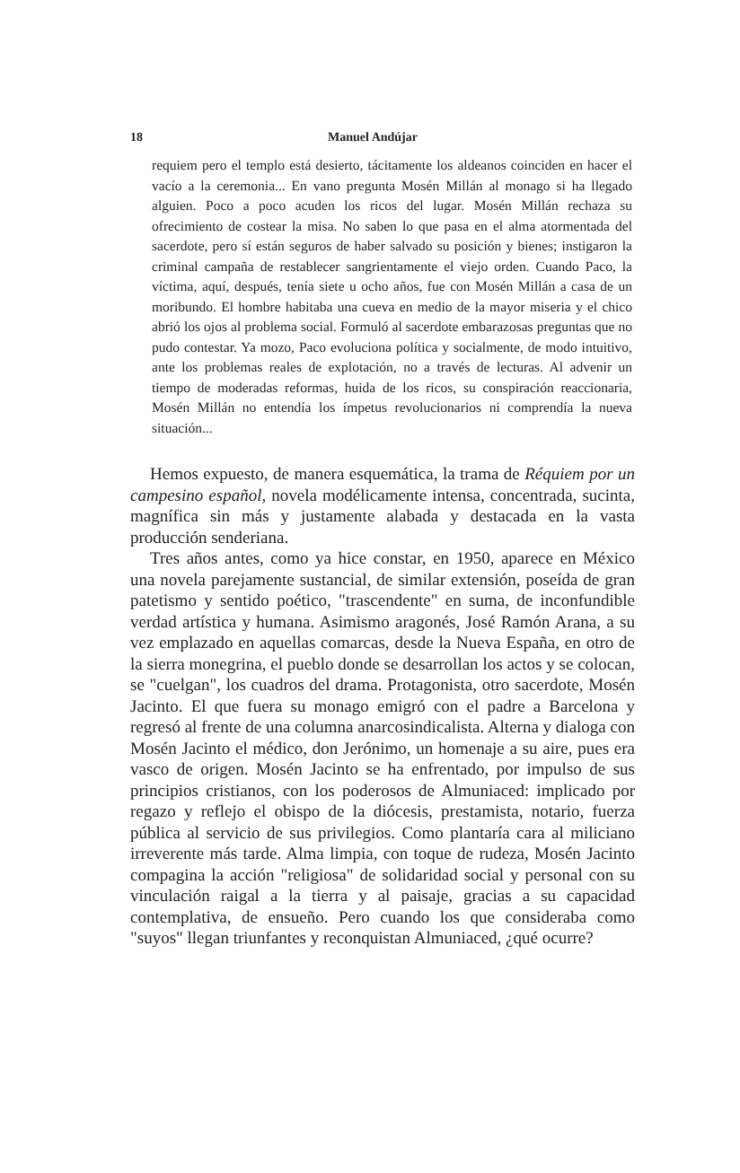18 Manuel Andújar
requiem pero el templo está desierto, tácitamente los aldeanos coinciden en hacer el vacío a la ceremonia... En vano pregunta Mosén Millán al monago si ha llegado alguien. Poco a poco acuden los ricos del lugar. Mosén Millán rechaza su ofrecimiento de costear la misa. No saben lo que pasa en el alma atormentada del sacerdote, pero sí están seguros de haber salvado su posición y bienes; instigaron la criminal campaña de restablecer sangrientamente el viejo orden. Cuando Paco, la víctima, aquí, después, tenía siete u ocho años, fue con Mosén Millán a casa de un moribundo. El hombre habitaba una cueva en medio de la mayor miseria y el chico abrió los ojos al problema social. Formuló al sacerdote embarazosas preguntas que no pudo contestar. Ya mozo, Paco evoluciona política y socialmente, de modo intuitivo, ante los problemas reales de explotación, no a través de lecturas. Al advenir un tiempo de moderadas reformas, huida de los ricos, su conspiración reaccionaria, Mosén Millán no entendía los ímpetus revolucionarios ni comprendía la nueva situación...
Hemos expuesto, de manera esquemática, la trama de Réquiem por un campesino español, novela modélicamente intensa, concentrada, sucinta, magnífica sin más y justamente alabada y destacada en la vasta producción senderiana.
Tres años antes, como ya hice constar, en 1950, aparece en México una novela parejamente sustancial, de similar extensión, poseída de gran patetismo y sentido poético, "trascendente" en suma, de inconfundible verdad artística y humana. Asimismo aragonés, José Ramón Arana, a su vez emplazado en aquellas comarcas, desde la Nueva España, en otro de la sierra monegrina, el pueblo donde se desarrollan los actos y se colocan, se "cuelgan", los cuadros del drama. Protagonista, otro sacerdote, Mosén Jacinto. El que fuera su monago emigró con el padre a Barcelona y regresó al frente de una columna anarcosindicalista. Alterna y dialoga con Mosén Jacinto el médico, don Jerónimo, un homenaje a su aire, pues era vasco de origen. Mosén Jacinto se ha enfrentado, por impulso de sus principios cristianos, con los poderosos de Almuniaced: implicado por regazo y reflejo el obispo de la diócesis, prestamista, notario, fuerza pública al servicio de sus privilegios. Como plantaría cara al miliciano irreverente más tarde. Alma limpia, con toque de rudeza, Mosén Jacinto compagina la acción "religiosa" de solidaridad social y personal con su vinculación raigal a la tierra y al paisaje, gracias a su capacidad contemplativa, de ensueño. Pero cuando los que consideraba como "suyos" llegan triunfantes y reconquistan Almuniaced, ¿qué ocurre?